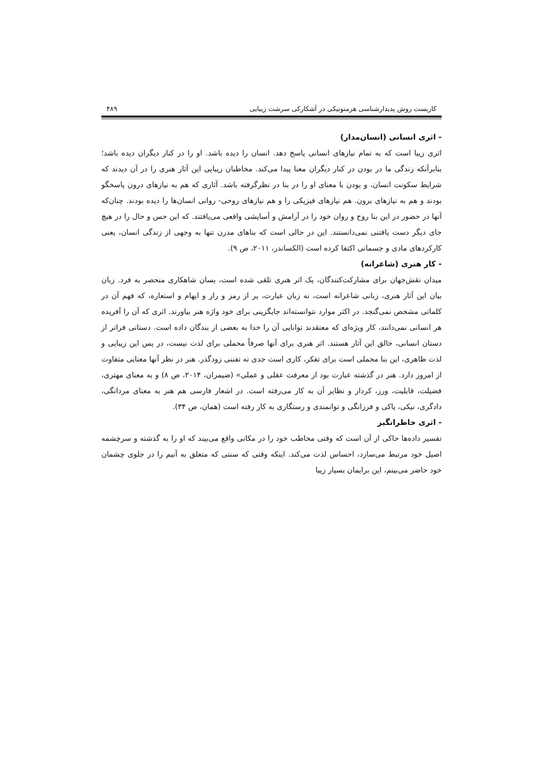کاربست روش پدیدارشناسی هرمنوتیکی در آشکارکی سرشت زیبایی ۴۸۹
- اثری انسانی (انسان‌مدار)
اثری زیبا است که به تمام نیازهای انسانی پاسخ دهد. انسان را دیده باشد. او را در کنار دیگران دیده باشد؛ بنابرآنکه زندگی ما در بودن در کنار دیگران معنا پیدا می‌کند. مخاطبان زیبایی این آثار هنری را در آن دیدند که شرایط سکونت انسان، و بودن با معنای او را در بنا در نظرگرفته باشد. آثاری که هم به نیازهای درون پاسخگو بودند و هم به نیازهای برون. هم نیازهای فیزیکی را و هم نیازهای روحی- روانی انسان‌ها را دیده بودند. چنان‌که آنها در حضور در این بنا روح و روان خود را در آرامش و آسایشی واقعی می‌یافتند. که این حس و حال را در هیچ جای دیگر دست یافتنی نمی‌دانستند. این در حالی است که بناهای مدرن تنها به وجهی از زندگی انسان، یعنی کارکردهای مادی و جسمانی اکتفا کرده است (الکساندر، ۲۰۱۱، ص ۹).
- کار هنری (شاعرانه)
میدان نقش‌جهان برای مشارکت‌کنندگان، یک اثر هنری تلقی شده است، بسان شاهکاری منحصر به فرد. زبان بیان این آثار هنری، زبانی شاعرانه است، نه زبان عبارت، پر از رمز و راز و ایهام و استعاره، که فهم آن در کلماتی مشخص نمی‌گنجد. در اکثر موارد نتوانسته‌اند جایگزینی برای خود واژه هنر بیاورند. اثری که آن را آفریده هر انسانی نمی‌دانند، کار ویژه‌ای که معتقدند توانایی آن را خدا به بعضی از بندگان داده است. دستانی فراتر از دستان انسانی، خالق این آثار هستند. اثر هنری برای آنها صرفاً محملی برای لذت نیست، در پس این زیبایی و لذت ظاهری، این بنا محملی است برای تفکر، کاری است جدی نه تفننی زودگذر. هنر در نظر آنها معنایی متفاوت از امروز دارد. هنر در گذشته عبارت بود از معرفت عقلی و عملی» (ضیمران، ۲۰۱۴، ص ۸) و به معنای مهتری، فضیلت، قابلیت، ورز، کردار و نظایر آن به کار می‌رفته است. در اشعار فارسی هم هنر به معنای مردانگی، دادگری، نیکی، پاکی و فرزانگی و توانمندی و رستگاری به کار رفته است (همان، ص ۳۴).
- اثری خاطرانگیز
تفسیر داده‌ها حاکی از آن است که وقتی مخاطب خود را در مکانی واقع می‌بیند که او را به گذشته و سرچشمه اصیل خود مرتبط می‌سازد، احساس لذت می‌کند. اینکه وقتی که سنتی که متعلق به آنیم را در جلوی چشمان خود حاضر می‌بینم، این برایمان بسیار زیبا